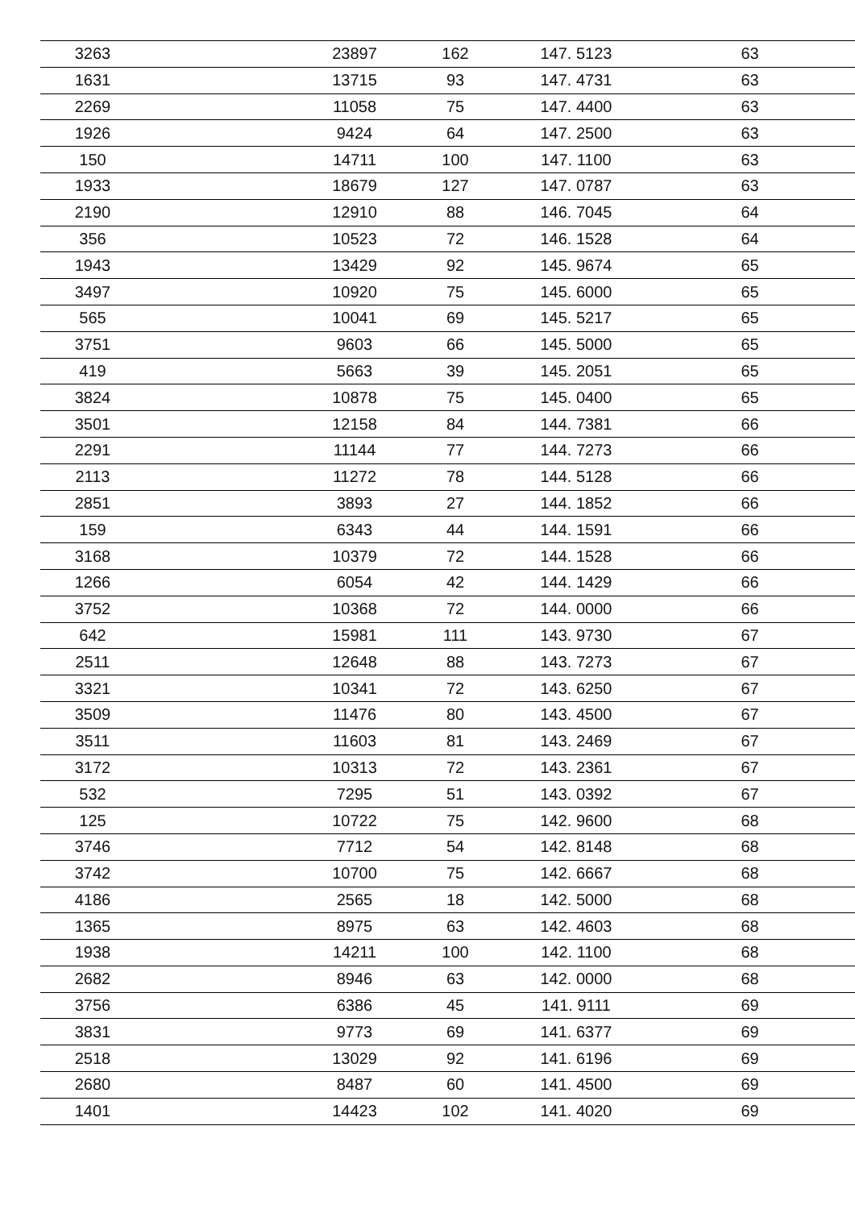| 3263 | | 23897 | 162 | 147. 5123 | 63 |
| 1631 | | 13715 | 93 | 147. 4731 | 63 |
| 2269 | | 11058 | 75 | 147. 4400 | 63 |
| 1926 | | 9424 | 64 | 147. 2500 | 63 |
| 150 | | 14711 | 100 | 147. 1100 | 63 |
| 1933 | | 18679 | 127 | 147. 0787 | 63 |
| 2190 | | 12910 | 88 | 146. 7045 | 64 |
| 356 | | 10523 | 72 | 146. 1528 | 64 |
| 1943 | | 13429 | 92 | 145. 9674 | 65 |
| 3497 | | 10920 | 75 | 145. 6000 | 65 |
| 565 | | 10041 | 69 | 145. 5217 | 65 |
| 3751 | | 9603 | 66 | 145. 5000 | 65 |
| 419 | | 5663 | 39 | 145. 2051 | 65 |
| 3824 | | 10878 | 75 | 145. 0400 | 65 |
| 3501 | | 12158 | 84 | 144. 7381 | 66 |
| 2291 | | 11144 | 77 | 144. 7273 | 66 |
| 2113 | | 11272 | 78 | 144. 5128 | 66 |
| 2851 | | 3893 | 27 | 144. 1852 | 66 |
| 159 | | 6343 | 44 | 144. 1591 | 66 |
| 3168 | | 10379 | 72 | 144. 1528 | 66 |
| 1266 | | 6054 | 42 | 144. 1429 | 66 |
| 3752 | | 10368 | 72 | 144. 0000 | 66 |
| 642 | | 15981 | 111 | 143. 9730 | 67 |
| 2511 | | 12648 | 88 | 143. 7273 | 67 |
| 3321 | | 10341 | 72 | 143. 6250 | 67 |
| 3509 | | 11476 | 80 | 143. 4500 | 67 |
| 3511 | | 11603 | 81 | 143. 2469 | 67 |
| 3172 | | 10313 | 72 | 143. 2361 | 67 |
| 532 | | 7295 | 51 | 143. 0392 | 67 |
| 125 | | 10722 | 75 | 142. 9600 | 68 |
| 3746 | | 7712 | 54 | 142. 8148 | 68 |
| 3742 | | 10700 | 75 | 142. 6667 | 68 |
| 4186 | | 2565 | 18 | 142. 5000 | 68 |
| 1365 | | 8975 | 63 | 142. 4603 | 68 |
| 1938 | | 14211 | 100 | 142. 1100 | 68 |
| 2682 | | 8946 | 63 | 142. 0000 | 68 |
| 3756 | | 6386 | 45 | 141. 9111 | 69 |
| 3831 | | 9773 | 69 | 141. 6377 | 69 |
| 2518 | | 13029 | 92 | 141. 6196 | 69 |
| 2680 | | 8487 | 60 | 141. 4500 | 69 |
| 1401 | | 14423 | 102 | 141. 4020 | 69 |